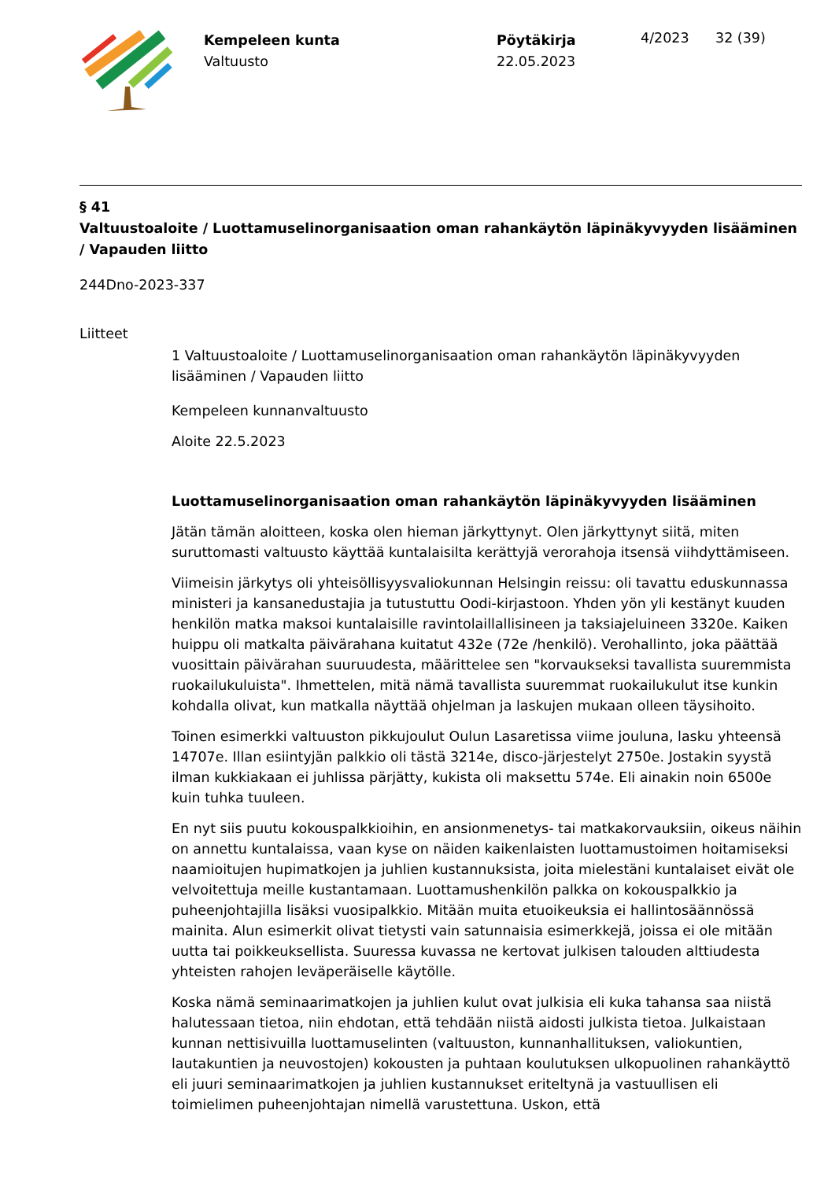Kempeleen kunta
Valtuusto
Pöytäkirja
22.05.2023
4/2023 32 (39)
§ 41
Valtuustoaloite / Luottamuselinorganisaation oman rahankäytön läpinäkyvyyden lisääminen / Vapauden liitto
244Dno-2023-337
Liitteet
1 Valtuustoaloite / Luottamuselinorganisaation oman rahankäytön läpinäkyvyyden lisääminen / Vapauden liitto
Kempeleen kunnanvaltuusto
Aloite 22.5.2023
Luottamuselinorganisaation oman rahankäytön läpinäkyvyyden lisääminen
Jätän tämän aloitteen, koska olen hieman järkyttynyt. Olen järkyttynyt siitä, miten suruttomasti valtuusto käyttää kuntalaisilta kerättyjä verorahoja itsensä viihdyttämiseen.
Viimeisin järkytys oli yhteisöllisyysvaliokunnan Helsingin reissu: oli tavattu eduskunnassa ministeri ja kansanedustajia ja tutustuttu Oodi-kirjastoon. Yhden yön yli kestänyt kuuden henkilön matka maksoi kuntalaisille ravintolaillallisineen ja taksiajeluineen 3320e. Kaiken huippu oli matkalta päivärahana kuitatut 432e (72e /henkilö). Verohallinto, joka päättää vuosittain päivärahan suuruudesta, määrittelee sen "korvaukseksi tavallista suuremmista ruokailukuluista". Ihmettelen, mitä nämä tavallista suuremmat ruokailukulut itse kunkin kohdalla olivat, kun matkalla näyttää ohjelman ja laskujen mukaan olleen täysihoito.
Toinen esimerkki valtuuston pikkujoulut Oulun Lasaretissa viime jouluna, lasku yhteensä 14707e. Illan esiintyjän palkkio oli tästä 3214e, disco-järjestelyt 2750e. Jostakin syystä ilman kukkiakaan ei juhlissa pärjätty, kukista oli maksettu 574e. Eli ainakin noin 6500e kuin tuhka tuuleen.
En nyt siis puutu kokouspalkkioihin, en ansionmenetys- tai matkakorvauksiin, oikeus näihin on annettu kuntalaissa, vaan kyse on näiden kaikenlaisten luottamustoimen hoitamiseksi naamioitujen hupimatkojen ja juhlien kustannuksista, joita mielestäni kuntalaiset eivät ole velvoitettuja meille kustantamaan. Luottamushenkilön palkka on kokouspalkkio ja puheenjohtajilla lisäksi vuosipalkkio. Mitään muita etuoikeuksia ei hallintosäännössä mainita. Alun esimerkit olivat tietysti vain satunnaisia esimerkkejä, joissa ei ole mitään uutta tai poikkeuksellista. Suuressa kuvassa ne kertovat julkisen talouden alttiudesta yhteisten rahojen leväperäiselle käytölle.
Koska nämä seminaarimatkojen ja juhlien kulut ovat julkisia eli kuka tahansa saa niistä halutessaan tietoa, niin ehdotan, että tehdään niistä aidosti julkista tietoa. Julkaistaan kunnan nettisivuilla luottamuselinten (valtuuston, kunnanhallituksen, valiokuntien, lautakuntien ja neuvostojen) kokousten ja puhtaan koulutuksen ulkopuolinen rahankäyttö eli juuri seminaarimatkojen ja juhlien kustannukset eriteltynä ja vastuullisen eli toimielimen puheenjohtajan nimellä varustettuna. Uskon, että